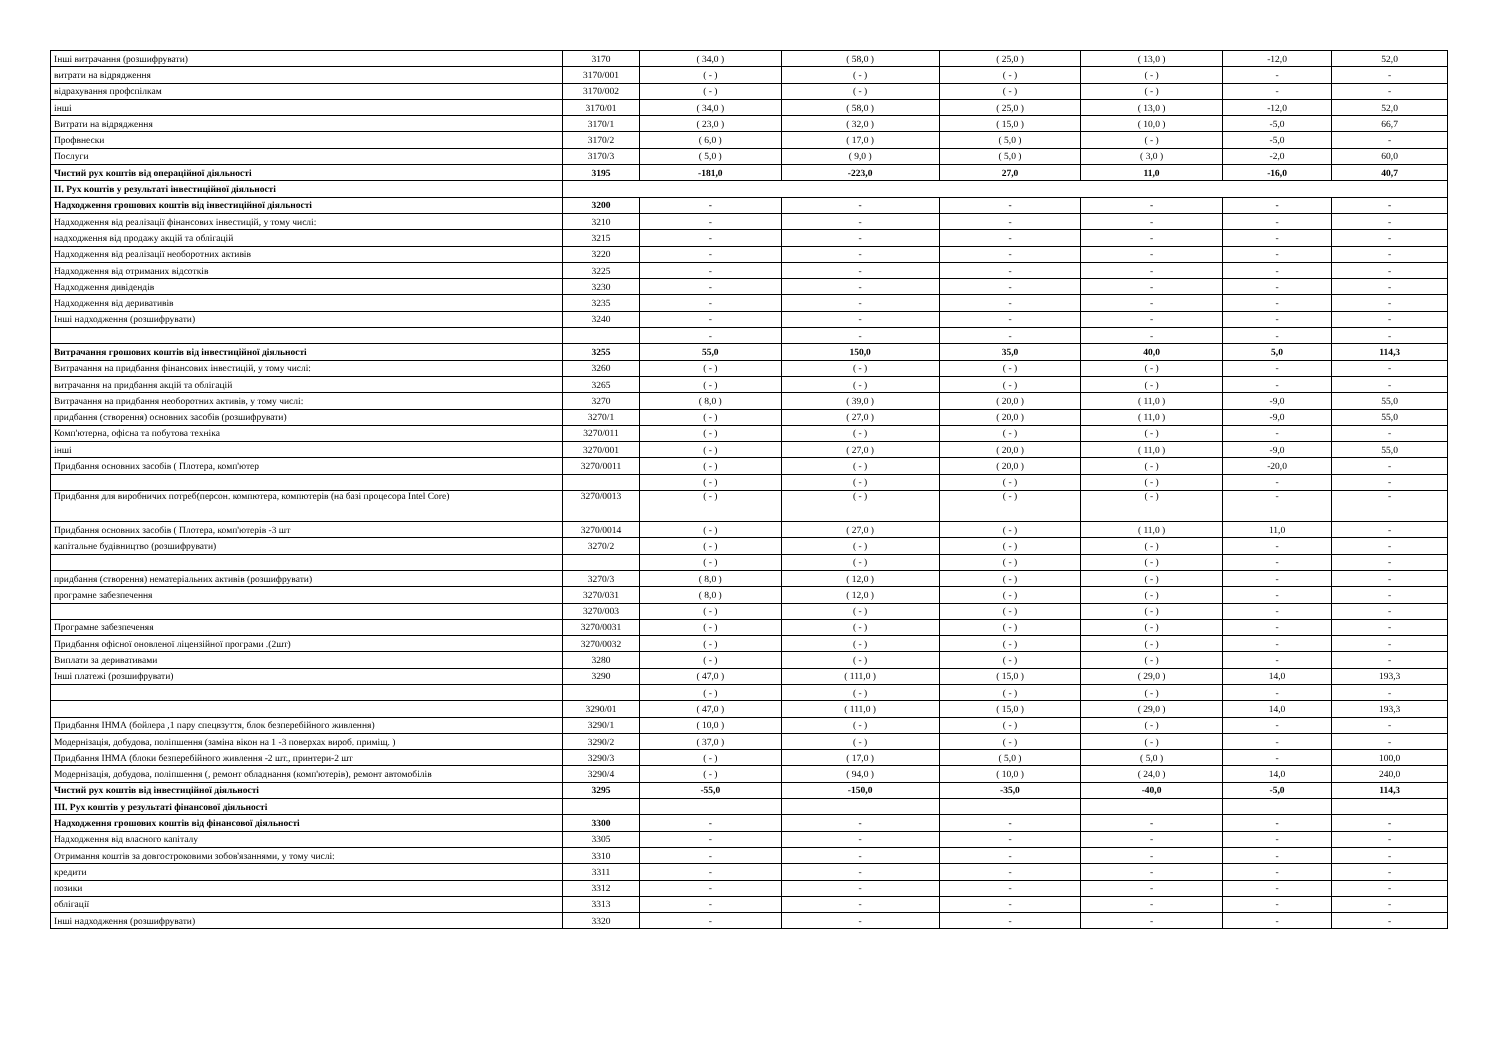| Інші витрачання (розшифрувати) | 3170 | ( 34,0 ) | ( 58,0 ) | ( 25,0 ) | ( 13,0 ) | -12,0 | 52,0 |
| витрати на відрядження | 3170/001 | ( - ) | ( - ) | ( - ) | ( - ) | - | - |
| відрахування профспілкам | 3170/002 | ( - ) | ( - ) | ( - ) | ( - ) | - | - |
| інші | 3170/01 | ( 34,0 ) | ( 58,0 ) | ( 25,0 ) | ( 13,0 ) | -12,0 | 52,0 |
| Витрати на відрядження | 3170/1 | ( 23,0 ) | ( 32,0 ) | ( 15,0 ) | ( 10,0 ) | -5,0 | 66,7 |
| Профвнески | 3170/2 | ( 6,0 ) | ( 17,0 ) | ( 5,0 ) | ( - ) | -5,0 | - |
| Послуги | 3170/3 | ( 5,0 ) | ( 9,0 ) | ( 5,0 ) | ( 3,0 ) | -2,0 | 60,0 |
| Чистий рух коштів від операційної діяльності | 3195 | -181,0 | -223,0 | 27,0 | 11,0 | -16,0 | 40,7 |
| II. Рух коштів у результаті інвестиційної діяльності | | | | | | | |
| Надходження грошових коштів від інвестиційної діяльності | 3200 | - | - | - | - | - | - |
| Надходження від реалізації фінансових інвестицій, у тому числі: | 3210 | - | - | - | - | - | - |
| надходження від продажу акцій та облігацій | 3215 | - | - | - | - | - | - |
| Надходження від реалізації необоротних активів | 3220 | - | - | - | - | - | - |
| Надходження від отриманих відсотків | 3225 | - | - | - | - | - | - |
| Надходження дивідендів | 3230 | - | - | - | - | - | - |
| Надходження від деривативів | 3235 | - | - | - | - | - | - |
| Інші надходження (розшифрувати) | 3240 | - | - | - | - | - | - |
| | | - | - | - | - | - | - |
| Витрачання грошових коштів від інвестиційної діяльності | 3255 | 55,0 | 150,0 | 35,0 | 40,0 | 5,0 | 114,3 |
| Витрачання на придбання фінансових інвестицій, у тому числі: | 3260 | ( - ) | ( - ) | ( - ) | ( - ) | - | - |
| витрачання на придбання акцій та облігацій | 3265 | ( - ) | ( - ) | ( - ) | ( - ) | - | - |
| Витрачання на придбання необоротних активів, у тому числі: | 3270 | ( 8,0 ) | ( 39,0 ) | ( 20,0 ) | ( 11,0 ) | -9,0 | 55,0 |
| придбання (створення) основних засобів (розшифрувати) | 3270/1 | ( - ) | ( 27,0 ) | ( 20,0 ) | ( 11,0 ) | -9,0 | 55,0 |
| Комп'ютерна, офісна та побутова техніка | 3270/011 | ( - ) | ( - ) | ( - ) | ( - ) | - | - |
| інші | 3270/001 | ( - ) | ( 27,0 ) | ( 20,0 ) | ( 11,0 ) | -9,0 | 55,0 |
| Придбання основних засобів ( Плотера, комп'ютер | 3270/0011 | ( - ) | ( - ) | ( 20,0 ) | ( - ) | -20,0 | - |
| | | ( - ) | ( - ) | ( - ) | ( - ) | - | - |
| Придбання для виробничих потреб(персон. компютера, компютерів (на базі процесора Intel Core) | 3270/0013 | ( - ) | ( - ) | ( - ) | ( - ) | - | - |
| Придбання основних засобів ( Плотера, комп'ютерів -3 шт | 3270/0014 | ( - ) | ( 27,0 ) | ( - ) | ( 11,0 ) | 11,0 | - |
| капітальне будівництво (розшифрувати) | 3270/2 | ( - ) | ( - ) | ( - ) | ( - ) | - | - |
| | | ( - ) | ( - ) | ( - ) | ( - ) | - | - |
| придбання (створення) нематеріальних активів (розшифрувати) | 3270/3 | ( 8,0 ) | ( 12,0 ) | ( - ) | ( - ) | - | - |
| програмне забезпечення | 3270/031 | ( 8,0 ) | ( 12,0 ) | ( - ) | ( - ) | - | - |
| | 3270/003 | ( - ) | ( - ) | ( - ) | ( - ) | - | - |
| Програмне забезпеченяя | 3270/0031 | ( - ) | ( - ) | ( - ) | ( - ) | - | - |
| Придбання офісної оновленої ліцензійної програми .(2шт) | 3270/0032 | ( - ) | ( - ) | ( - ) | ( - ) | - | - |
| Виплати за деривативами | 3280 | ( - ) | ( - ) | ( - ) | ( - ) | - | - |
| Інші платежі (розшифрувати) | 3290 | ( 47,0 ) | ( 111,0 ) | ( 15,0 ) | ( 29,0 ) | 14,0 | 193,3 |
| | | ( - ) | ( - ) | ( - ) | ( - ) | - | - |
| | 3290/01 | ( 47,0 ) | ( 111,0 ) | ( 15,0 ) | ( 29,0 ) | 14,0 | 193,3 |
| Придбання ІНМА (бойлера ,1 пару спецвзуття, блок безперебійного живлення) | 3290/1 | ( 10,0 ) | ( - ) | ( - ) | ( - ) | - | - |
| Модернізація, добудова, поліпшення (заміна вікон на 1 -3 поверхах вироб. приміщ. ) | 3290/2 | ( 37,0 ) | ( - ) | ( - ) | ( - ) | - | - |
| Придбання ІНМА (блоки безперебійного живлення -2 шт., принтери-2 шт | 3290/3 | ( - ) | ( 17,0 ) | ( 5,0 ) | ( 5,0 ) | - | 100,0 |
| Модернізація, добудова, поліпшення (, ремонт обладнання (комп'ютерів), ремонт автомобілів | 3290/4 | ( - ) | ( 94,0 ) | ( 10,0 ) | ( 24,0 ) | 14,0 | 240,0 |
| Чистий рух коштів від інвестиційної діяльності | 3295 | -55,0 | -150,0 | -35,0 | -40,0 | -5,0 | 114,3 |
| III. Рух коштів у результаті фінансової діяльності | | | | | | | |
| Надходження грошових коштів від фінансової діяльності | 3300 | - | - | - | - | - | - |
| Надходження від власного капіталу | 3305 | - | - | - | - | - | - |
| Отримання коштів за довгостроковими зобов'язаннями, у тому числі: | 3310 | - | - | - | - | - | - |
| кредити | 3311 | - | - | - | - | - | - |
| позики | 3312 | - | - | - | - | - | - |
| облігації | 3313 | - | - | - | - | - | - |
| Інші надходження (розшифрувати) | 3320 | - | - | - | - | - | - |